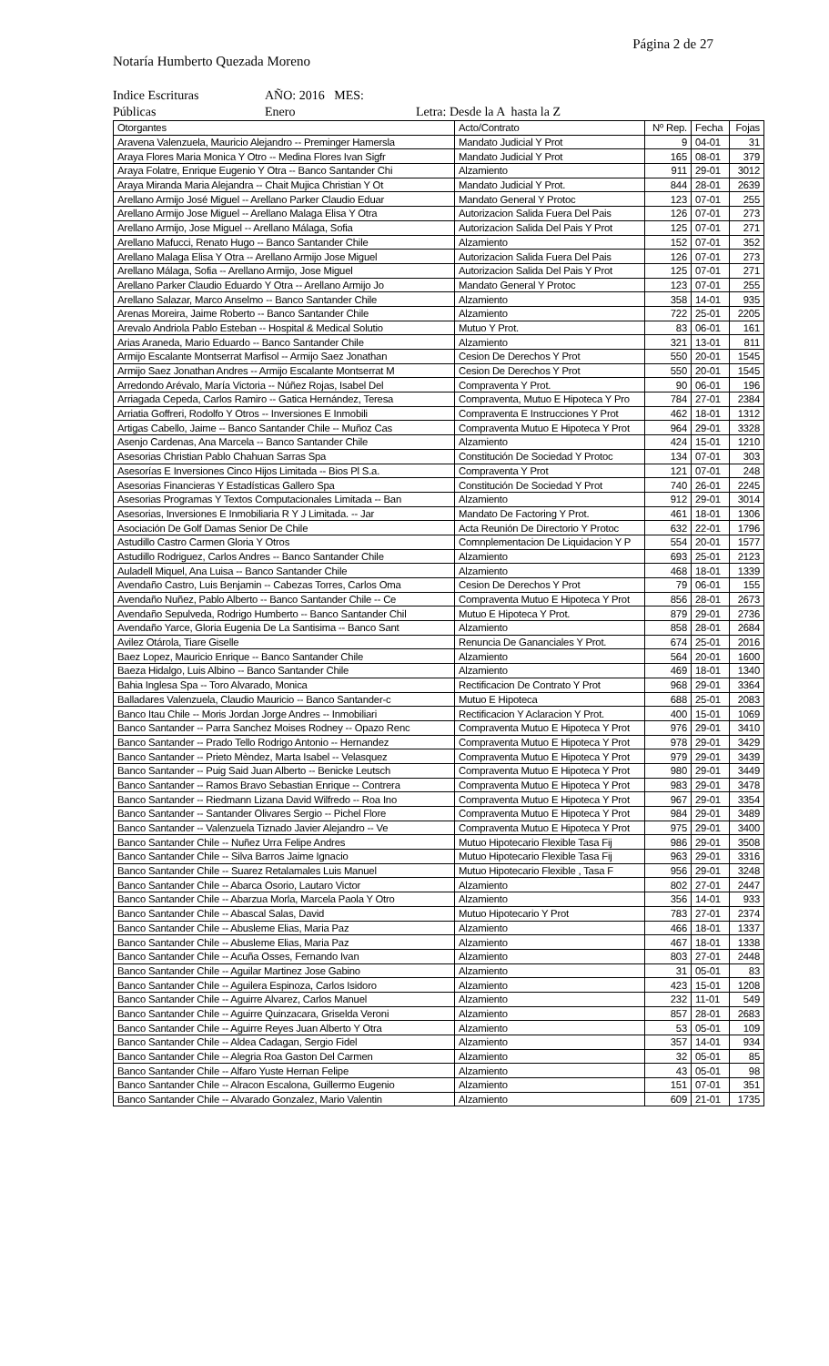Página 2 de 27
Notaría Humberto Quezada Moreno
Indice Escrituras
Públicas
AÑO: 2016 MES:
Enero
Letra: Desde la A hasta la Z
| Otorgantes | Acto/Contrato | Nº Rep. | Fecha | Fojas |
| --- | --- | --- | --- | --- |
| Aravena Valenzuela, Mauricio Alejandro -- Preminger Hamersla | Mandato Judicial Y Prot | 9 | 04-01 | 31 |
| Araya Flores Maria Monica Y Otro -- Medina Flores Ivan Sigfr | Mandato Judicial Y Prot | 165 | 08-01 | 379 |
| Araya Folatre, Enrique Eugenio Y Otra -- Banco Santander Chi | Alzamiento | 911 | 29-01 | 3012 |
| Araya Miranda Maria Alejandra -- Chait Mujica Christian Y Ot | Mandato Judicial Y Prot. | 844 | 28-01 | 2639 |
| Arellano Armijo José Miguel -- Arellano Parker Claudio Eduar | Mandato General Y Protoc | 123 | 07-01 | 255 |
| Arellano Armijo Jose Miguel -- Arellano Malaga Elisa Y Otra | Autorizacion Salida Fuera Del Pais | 126 | 07-01 | 273 |
| Arellano Armijo, Jose Miguel -- Arellano Málaga, Sofia | Autorizacion Salida Del Pais Y Prot | 125 | 07-01 | 271 |
| Arellano Mafucci, Renato Hugo -- Banco Santander Chile | Alzamiento | 152 | 07-01 | 352 |
| Arellano Malaga Elisa Y Otra -- Arellano Armijo Jose Miguel | Autorizacion Salida Fuera Del Pais | 126 | 07-01 | 273 |
| Arellano Málaga, Sofia -- Arellano Armijo, Jose Miguel | Autorizacion Salida Del Pais Y Prot | 125 | 07-01 | 271 |
| Arellano Parker Claudio Eduardo Y Otra -- Arellano Armijo Jo | Mandato General Y Protoc | 123 | 07-01 | 255 |
| Arellano Salazar, Marco Anselmo -- Banco Santander Chile | Alzamiento | 358 | 14-01 | 935 |
| Arenas Moreira, Jaime Roberto -- Banco Santander Chile | Alzamiento | 722 | 25-01 | 2205 |
| Arevalo Andriola Pablo Esteban -- Hospital & Medical Solutio | Mutuo Y Prot. | 83 | 06-01 | 161 |
| Arias Araneda, Mario Eduardo -- Banco Santander Chile | Alzamiento | 321 | 13-01 | 811 |
| Armijo Escalante Montserrat Marfisol -- Armijo Saez Jonathan | Cesion De Derechos Y Prot | 550 | 20-01 | 1545 |
| Armijo Saez Jonathan Andres -- Armijo Escalante Montserrat M | Cesion De Derechos Y Prot | 550 | 20-01 | 1545 |
| Arredondo Arévalo, María Victoria -- Núñez Rojas, Isabel Del | Compraventa Y Prot. | 90 | 06-01 | 196 |
| Arriagada Cepeda, Carlos Ramiro -- Gatica Hernández, Teresa | Compraventa, Mutuo E Hipoteca Y Pro | 784 | 27-01 | 2384 |
| Arriatia Goffreri, Rodolfo Y Otros -- Inversiones E Inmobili | Compraventa E Instrucciones Y Prot | 462 | 18-01 | 1312 |
| Artigas Cabello, Jaime -- Banco Santander Chile -- Muñoz Cas | Compraventa Mutuo E Hipoteca Y Prot | 964 | 29-01 | 3328 |
| Asenjo Cardenas, Ana Marcela -- Banco Santander Chile | Alzamiento | 424 | 15-01 | 1210 |
| Asesorias Christian Pablo Chahuan Sarras Spa | Constitución De Sociedad Y Protoc | 134 | 07-01 | 303 |
| Asesorías E Inversiones Cinco Hijos Limitada -- Bios Pl S.a. | Compraventa Y Prot | 121 | 07-01 | 248 |
| Asesorias Financieras Y Estadísticas Gallero Spa | Constitución De Sociedad Y Prot | 740 | 26-01 | 2245 |
| Asesorias Programas Y Textos Computacionales Limitada -- Ban | Alzamiento | 912 | 29-01 | 3014 |
| Asesorias, Inversiones E Inmobiliaria R Y J Limitada. -- Jar | Mandato De Factoring Y Prot. | 461 | 18-01 | 1306 |
| Asociación De Golf Damas Senior De Chile | Acta Reunión De Directorio Y Protoc | 632 | 22-01 | 1796 |
| Astudillo Castro Carmen Gloria Y Otros | Comnplementacion De Liquidacion Y P | 554 | 20-01 | 1577 |
| Astudillo Rodriguez, Carlos Andres -- Banco Santander Chile | Alzamiento | 693 | 25-01 | 2123 |
| Auladell Miquel, Ana Luisa -- Banco Santander Chile | Alzamiento | 468 | 18-01 | 1339 |
| Avendaño Castro, Luis Benjamin -- Cabezas Torres, Carlos Oma | Cesion De Derechos Y Prot | 79 | 06-01 | 155 |
| Avendaño Nuñez, Pablo Alberto -- Banco Santander Chile -- Ce | Compraventa Mutuo E Hipoteca Y Prot | 856 | 28-01 | 2673 |
| Avendaño Sepulveda, Rodrigo Humberto -- Banco Santander Chil | Mutuo E Hipoteca Y Prot. | 879 | 29-01 | 2736 |
| Avendaño Yarce, Gloria Eugenia De La Santisima -- Banco Sant | Alzamiento | 858 | 28-01 | 2684 |
| Avilez Otárola, Tiare Giselle | Renuncia De Gananciales Y Prot. | 674 | 25-01 | 2016 |
| Baez Lopez, Mauricio Enrique -- Banco Santander Chile | Alzamiento | 564 | 20-01 | 1600 |
| Baeza Hidalgo, Luis Albino -- Banco Santander Chile | Alzamiento | 469 | 18-01 | 1340 |
| Bahia Inglesa Spa -- Toro Alvarado, Monica | Rectificacion De Contrato Y Prot | 968 | 29-01 | 3364 |
| Balladares Valenzuela, Claudio Mauricio -- Banco Santander-c | Mutuo E Hipoteca | 688 | 25-01 | 2083 |
| Banco Itau Chile -- Moris Jordan Jorge Andres -- Inmobiliari | Rectificacion Y Aclaracion Y Prot. | 400 | 15-01 | 1069 |
| Banco Santander -- Parra Sanchez Moises Rodney -- Opazo Renc | Compraventa Mutuo E Hipoteca Y Prot | 976 | 29-01 | 3410 |
| Banco Santander -- Prado Tello Rodrigo Antonio -- Hernandez | Compraventa Mutuo E Hipoteca Y Prot | 978 | 29-01 | 3429 |
| Banco Santander -- Prieto Mèndez, Marta Isabel -- Velasquez | Compraventa Mutuo E Hipoteca Y Prot | 979 | 29-01 | 3439 |
| Banco Santander -- Puig Said Juan Alberto -- Benicke Leutsch | Compraventa Mutuo E Hipoteca Y Prot | 980 | 29-01 | 3449 |
| Banco Santander -- Ramos Bravo Sebastian Enrique -- Contrera | Compraventa Mutuo E Hipoteca Y Prot | 983 | 29-01 | 3478 |
| Banco Santander -- Riedmann Lizana David Wilfredo -- Roa Ino | Compraventa Mutuo E Hipoteca Y Prot | 967 | 29-01 | 3354 |
| Banco Santander -- Santander Olivares Sergio -- Pichel Flore | Compraventa Mutuo E Hipoteca Y Prot | 984 | 29-01 | 3489 |
| Banco Santander -- Valenzuela Tiznado Javier Alejandro -- Ve | Compraventa Mutuo E Hipoteca Y Prot | 975 | 29-01 | 3400 |
| Banco Santander Chile -- Nuñez Urra Felipe Andres | Mutuo Hipotecario Flexible Tasa Fij | 986 | 29-01 | 3508 |
| Banco Santander Chile -- Silva Barros Jaime Ignacio | Mutuo Hipotecario Flexible Tasa Fij | 963 | 29-01 | 3316 |
| Banco Santander Chile -- Suarez Retalamales Luis Manuel | Mutuo Hipotecario Flexible , Tasa F | 956 | 29-01 | 3248 |
| Banco Santander Chile -- Abarca Osorio, Lautaro Victor | Alzamiento | 802 | 27-01 | 2447 |
| Banco Santander Chile -- Abarzua Morla, Marcela Paola Y Otro | Alzamiento | 356 | 14-01 | 933 |
| Banco Santander Chile -- Abascal Salas, David | Mutuo Hipotecario Y Prot | 783 | 27-01 | 2374 |
| Banco Santander Chile -- Abusleme Elias, Maria Paz | Alzamiento | 466 | 18-01 | 1337 |
| Banco Santander Chile -- Abusleme Elias, Maria Paz | Alzamiento | 467 | 18-01 | 1338 |
| Banco Santander Chile -- Acuña Osses, Fernando Ivan | Alzamiento | 803 | 27-01 | 2448 |
| Banco Santander Chile -- Aguilar Martinez Jose Gabino | Alzamiento | 31 | 05-01 | 83 |
| Banco Santander Chile -- Aguilera Espinoza, Carlos Isidoro | Alzamiento | 423 | 15-01 | 1208 |
| Banco Santander Chile -- Aguirre Alvarez, Carlos Manuel | Alzamiento | 232 | 11-01 | 549 |
| Banco Santander Chile -- Aguirre Quinzacara, Griselda Veroni | Alzamiento | 857 | 28-01 | 2683 |
| Banco Santander Chile -- Aguirre Reyes Juan Alberto Y Otra | Alzamiento | 53 | 05-01 | 109 |
| Banco Santander Chile -- Aldea Cadagan, Sergio Fidel | Alzamiento | 357 | 14-01 | 934 |
| Banco Santander Chile -- Alegria Roa Gaston Del Carmen | Alzamiento | 32 | 05-01 | 85 |
| Banco Santander Chile -- Alfaro Yuste Hernan Felipe | Alzamiento | 43 | 05-01 | 98 |
| Banco Santander Chile -- Alracon Escalona, Guillermo Eugenio | Alzamiento | 151 | 07-01 | 351 |
| Banco Santander Chile -- Alvarado Gonzalez, Mario Valentin | Alzamiento | 609 | 21-01 | 1735 |